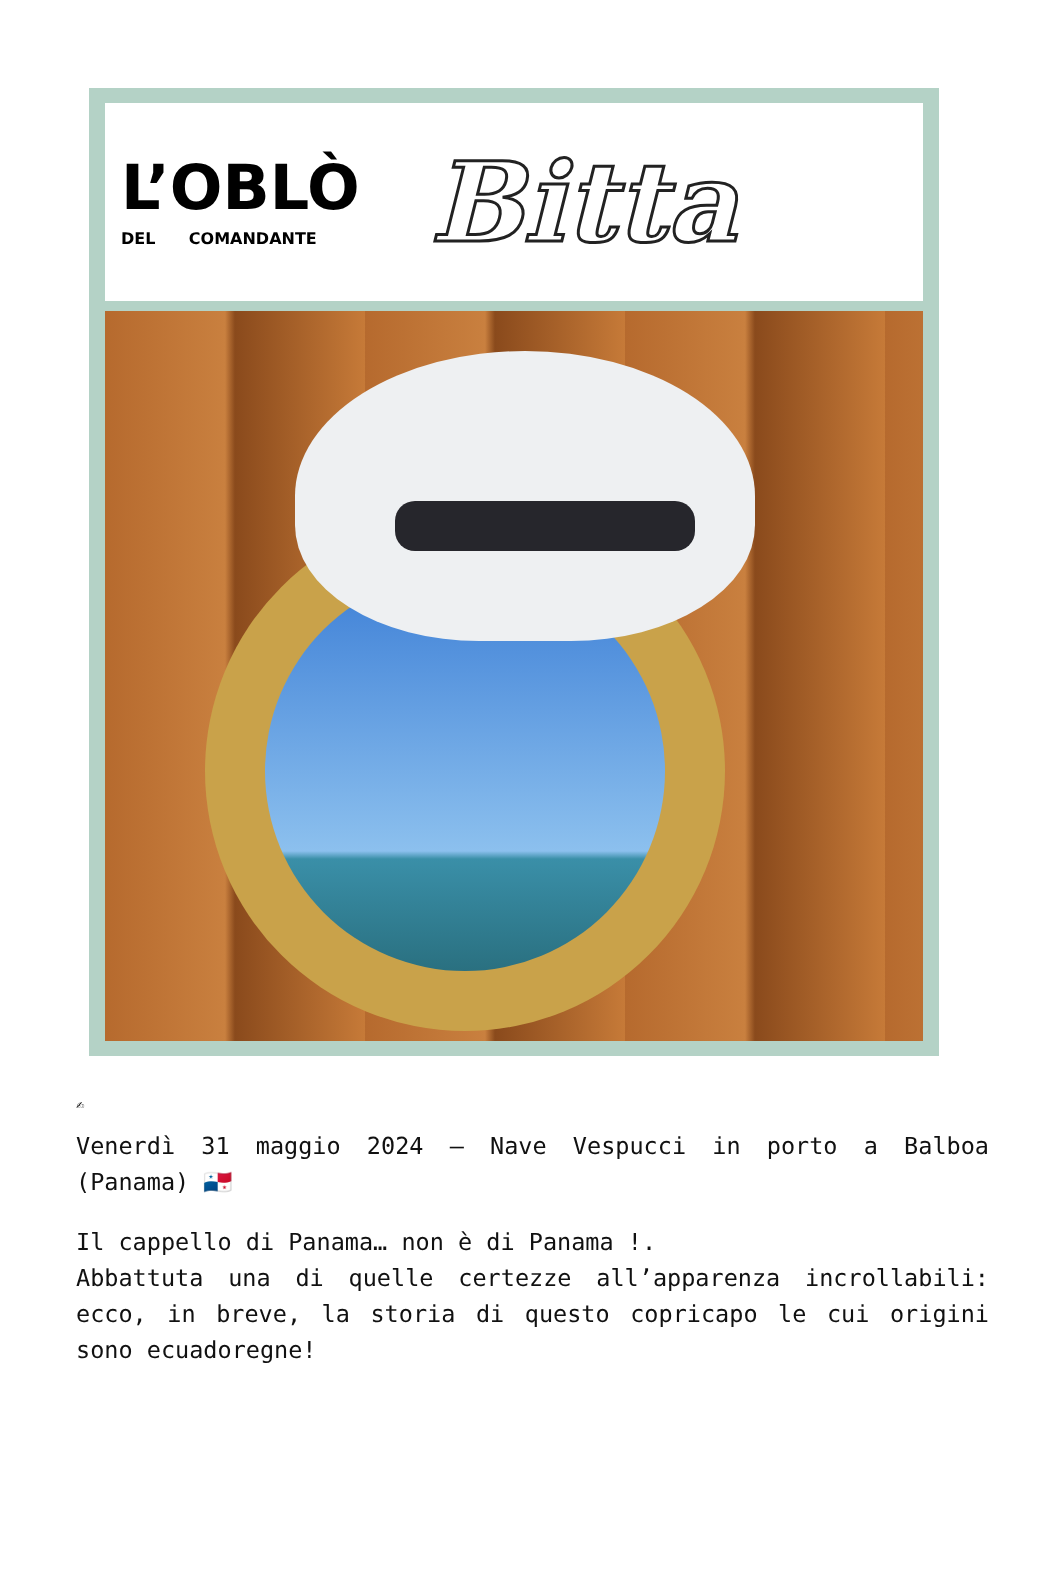L’OBLÒ
DEL COMANDANTE
Bitta
✍
Venerdì 31 maggio 2024 – Nave Vespucci in porto a Balboa (Panama) 🇵🇦
Il cappello di Panama… non è di Panama !.
Abbattuta una di quelle certezze all’apparenza incrollabili: ecco, in breve, la storia di questo copricapo le cui origini sono ecuadoregne!